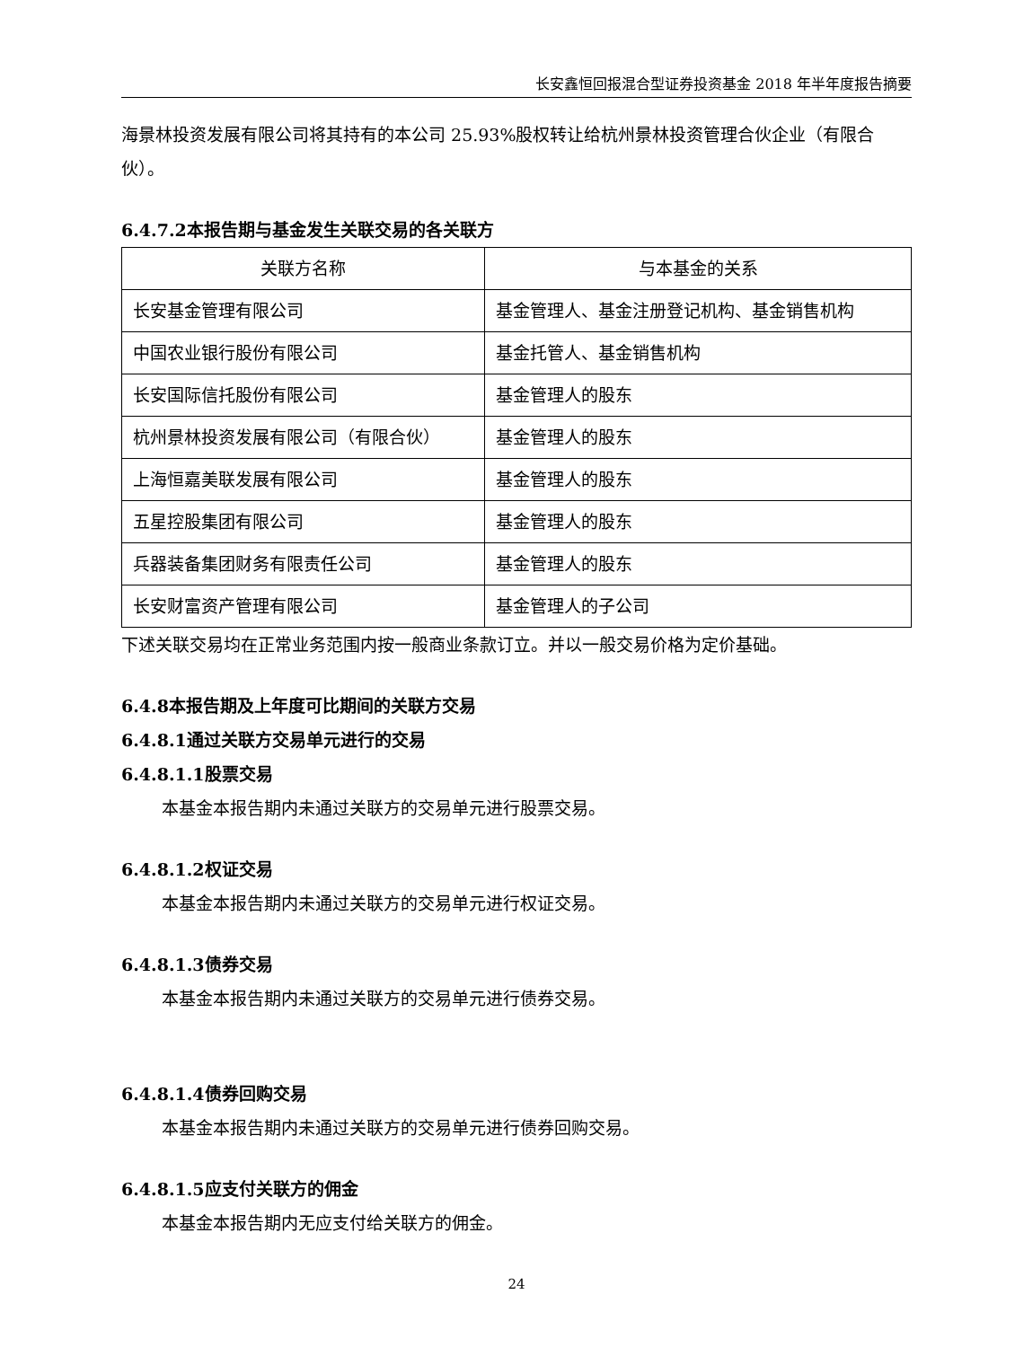长安鑫恒回报混合型证券投资基金 2018 年半年度报告摘要
海景林投资发展有限公司将其持有的本公司 25.93%股权转让给杭州景林投资管理合伙企业（有限合伙）。
6.4.7.2本报告期与基金发生关联交易的各关联方
| 关联方名称 | 与本基金的关系 |
| --- | --- |
| 长安基金管理有限公司 | 基金管理人、基金注册登记机构、基金销售机构 |
| 中国农业银行股份有限公司 | 基金托管人、基金销售机构 |
| 长安国际信托股份有限公司 | 基金管理人的股东 |
| 杭州景林投资发展有限公司（有限合伙） | 基金管理人的股东 |
| 上海恒嘉美联发展有限公司 | 基金管理人的股东 |
| 五星控股集团有限公司 | 基金管理人的股东 |
| 兵器装备集团财务有限责任公司 | 基金管理人的股东 |
| 长安财富资产管理有限公司 | 基金管理人的子公司 |
下述关联交易均在正常业务范围内按一般商业条款订立。并以一般交易价格为定价基础。
6.4.8本报告期及上年度可比期间的关联方交易
6.4.8.1通过关联方交易单元进行的交易
6.4.8.1.1股票交易
本基金本报告期内未通过关联方的交易单元进行股票交易。
6.4.8.1.2权证交易
本基金本报告期内未通过关联方的交易单元进行权证交易。
6.4.8.1.3债券交易
本基金本报告期内未通过关联方的交易单元进行债券交易。
6.4.8.1.4债券回购交易
本基金本报告期内未通过关联方的交易单元进行债券回购交易。
6.4.8.1.5应支付关联方的佣金
本基金本报告期内无应支付给关联方的佣金。
24